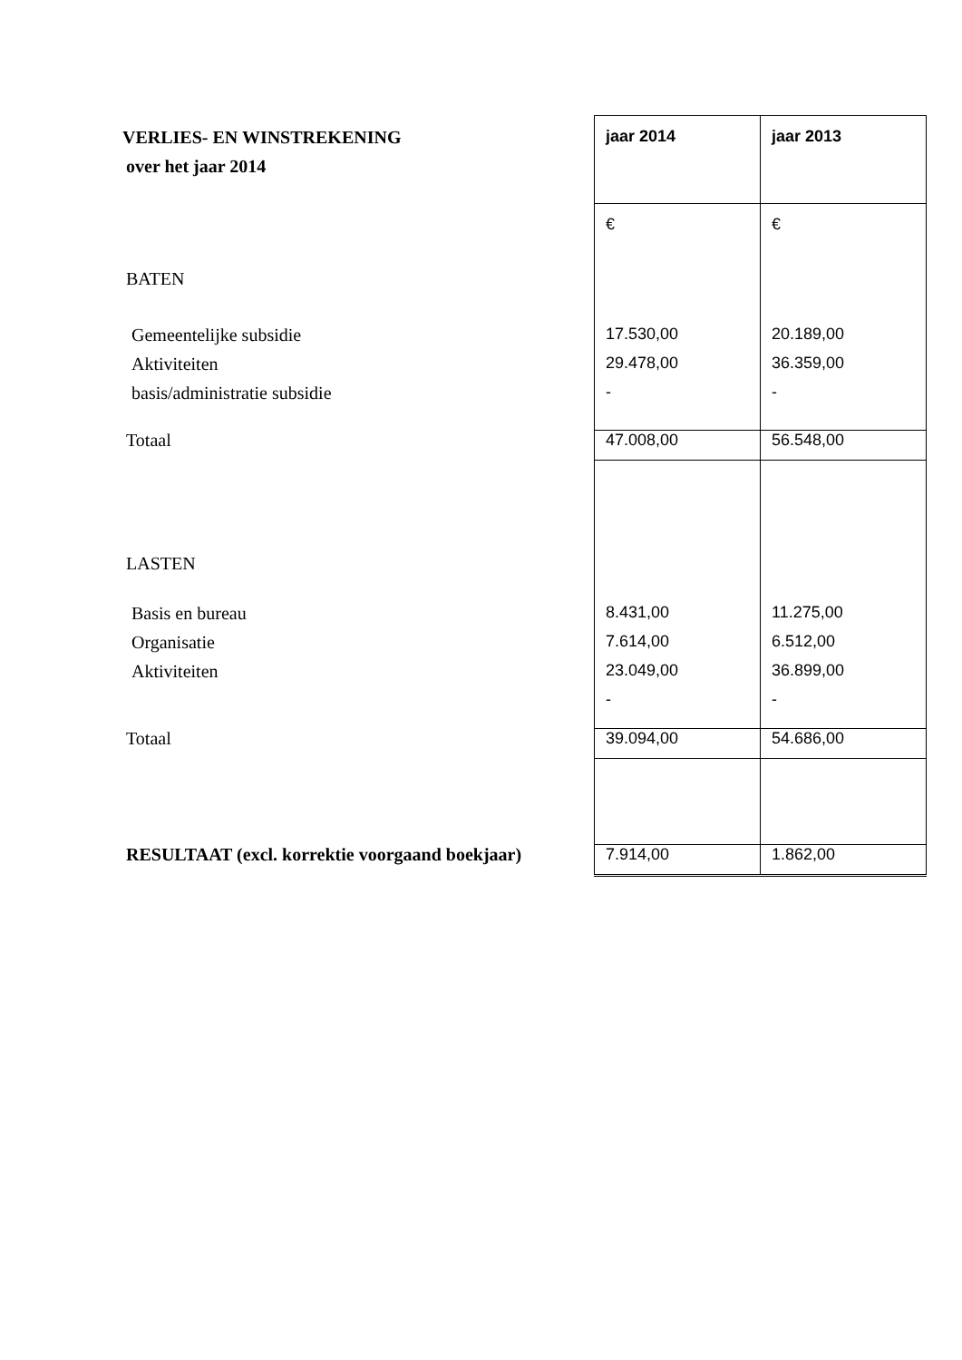| VERLIES- EN WINSTREKENING | jaar 2014 | jaar 2013 |
| over het jaar 2014 | | |
| | € | € |
| BATEN | | |
| Gemeentelijke subsidie | 17.530,00 | 20.189,00 |
| Aktiviteiten | 29.478,00 | 36.359,00 |
| basis/administratie subsidie | - | - |
| Totaal | 47.008,00 | 56.548,00 |
| LASTEN | | |
| Basis en bureau | 8.431,00 | 11.275,00 |
| Organisatie | 7.614,00 | 6.512,00 |
| Aktiviteiten | 23.049,00 | 36.899,00 |
| | - | - |
| Totaal | 39.094,00 | 54.686,00 |
| RESULTAAT (excl. korrektie voorgaand boekjaar) | 7.914,00 | 1.862,00 |